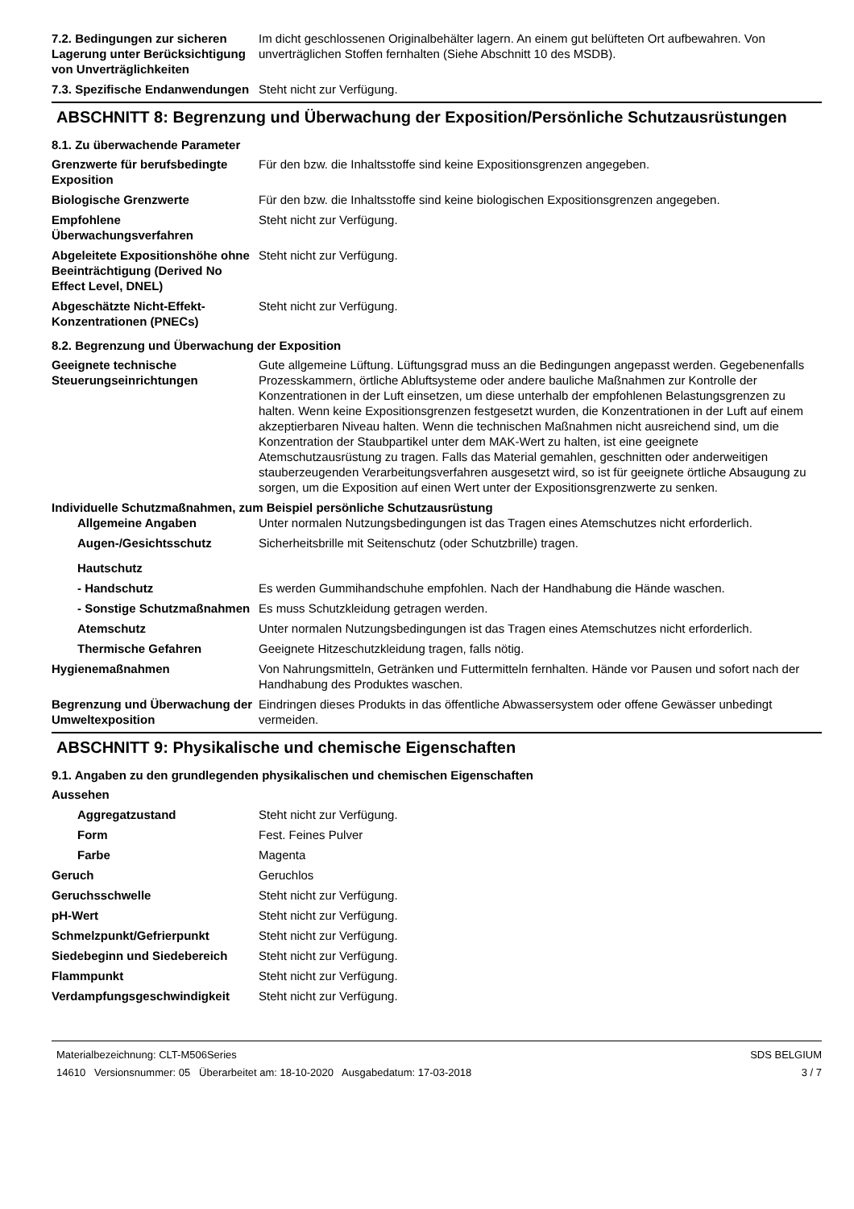| 7.2. Bedingungen zur sicheren Lagerung unter Berücksichtigung von Unverträglichkeiten | Im dicht geschlossenen Originalbehälter lagern. An einem gut belüfteten Ort aufbewahren. Von unverträglichen Stoffen fernhalten (Siehe Abschnitt 10 des MSDB). |
| 7.3. Spezifische Endanwendungen | Steht nicht zur Verfügung. |
ABSCHNITT 8: Begrenzung und Überwachung der Exposition/Persönliche Schutzausrüstungen
8.1. Zu überwachende Parameter
| Grenzwerte für berufsbedingte Exposition | Für den bzw. die Inhaltsstoffe sind keine Expositionsgrenzen angegeben. |
| Biologische Grenzwerte | Für den bzw. die Inhaltsstoffe sind keine biologischen Expositionsgrenzen angegeben. |
| Empfohlene Überwachungsverfahren | Steht nicht zur Verfügung. |
| Abgeleitete Expositionshöhe ohne Beeinträchtigung (Derived No Effect Level, DNEL) | Steht nicht zur Verfügung. |
| Abgeschätzte Nicht-Effekt-Konzentrationen (PNECs) | Steht nicht zur Verfügung. |
8.2. Begrenzung und Überwachung der Exposition
| Geeignete technische Steuerungseinrichtungen | Gute allgemeine Lüftung. Lüftungsgrad muss an die Bedingungen angepasst werden. Gegebenenfalls Prozesskammern, örtliche Abluftsysteme oder andere bauliche Maßnahmen zur Kontrolle der Konzentrationen in der Luft einsetzen, um diese unterhalb der empfohlenen Belastungsgrenzen zu halten. Wenn keine Expositionsgrenzen festgesetzt wurden, die Konzentrationen in der Luft auf einem akzeptierbaren Niveau halten. Wenn die technischen Maßnahmen nicht ausreichend sind, um die Konzentration der Staubpartikel unter dem MAK-Wert zu halten, ist eine geeignete Atemschutzausrüstung zu tragen. Falls das Material gemahlen, geschnitten oder anderweitigen stauberzeugenden Verarbeitungsverfahren ausgesetzt wird, so ist für geeignete örtliche Absaugung zu sorgen, um die Exposition auf einen Wert unter der Expositionsgrenzwerte zu senken. |
| Individuelle Schutzmaßnahmen, zum Beispiel persönliche Schutzausrüstung | |
| Allgemeine Angaben | Unter normalen Nutzungsbedingungen ist das Tragen eines Atemschutzes nicht erforderlich. |
| Augen-/Gesichtsschutz | Sicherheitsbrille mit Seitenschutz (oder Schutzbrille) tragen. |
| Hautschutz | |
| - Handschutz | Es werden Gummihandschuhe empfohlen. Nach der Handhabung die Hände waschen. |
| - Sonstige Schutzmaßnahmen | Es muss Schutzkleidung getragen werden. |
| Atemschutz | Unter normalen Nutzungsbedingungen ist das Tragen eines Atemschutzes nicht erforderlich. |
| Thermische Gefahren | Geeignete Hitzeschutzkleidung tragen, falls nötig. |
| Hygienemaßnahmen | Von Nahrungsmitteln, Getränken und Futtermitteln fernhalten. Hände vor Pausen und sofort nach der Handhabung des Produktes waschen. |
| Begrenzung und Überwachung der Umweltexposition | Eindringen dieses Produkts in das öffentliche Abwassersystem oder offene Gewässer unbedingt vermeiden. |
ABSCHNITT 9: Physikalische und chemische Eigenschaften
9.1. Angaben zu den grundlegenden physikalischen und chemischen Eigenschaften
| Aussehen |
| Aggregatzustand | Steht nicht zur Verfügung. |
| Form | Fest. Feines Pulver |
| Farbe | Magenta |
| Geruch | Geruchlos |
| Geruchsschwelle | Steht nicht zur Verfügung. |
| pH-Wert | Steht nicht zur Verfügung. |
| Schmelzpunkt/Gefrierpunkt | Steht nicht zur Verfügung. |
| Siedebeginn und Siedebereich | Steht nicht zur Verfügung. |
| Flammpunkt | Steht nicht zur Verfügung. |
| Verdampfungsgeschwindigkeit | Steht nicht zur Verfügung. |
Materialbezeichnung: CLT-M506Series
14610 Versionsnummer: 05 Überarbeitet am: 18-10-2020 Ausgabedatum: 17-03-2018
SDS BELGIUM
3 / 7